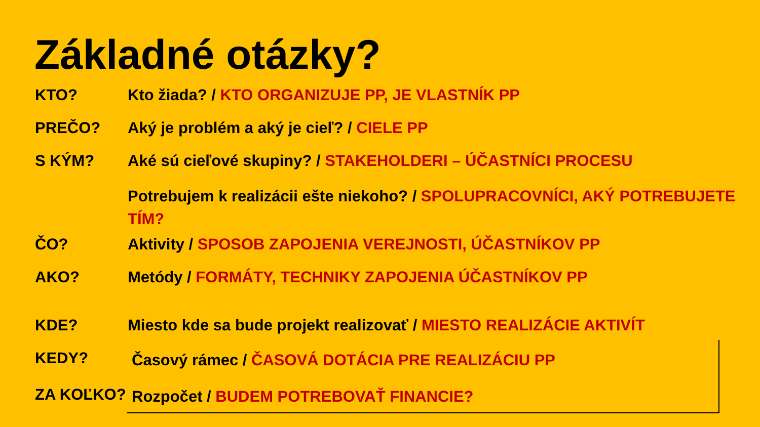Základné otázky?
KTO? Kto žiada? / KTO ORGANIZUJE PP, JE VLASTNÍK PP
PREČO? Aký je problém a aký je cieľ? / CIELE PP
S KÝM? Aké sú cieľové skupiny? / STAKEHOLDERI – ÚČASTNÍCI PROCESU
Potrebujem k realizácii ešte niekoho? / SPOLUPRACOVNÍCI, AKÝ POTREBUJETE TÍM?
ČO? Aktivity / SPOSOB ZAPOJENIA VEREJNOSTI, ÚČASTNÍKOV PP
AKO? Metódy / FORMÁTY, TECHNIKY ZAPOJENIA ÚČASTNÍKOV PP
KDE? Miesto kde sa bude projekt realizovať / MIESTO REALIZÁCIE AKTIVÍT
KEDY?
Časový rámec / ČASOVÁ DOTÁCIA PRE REALIZÁCIU PP
ZA KOĽKO?
Rozpočet / BUDEM POTREBOVAŤ FINANCIE?